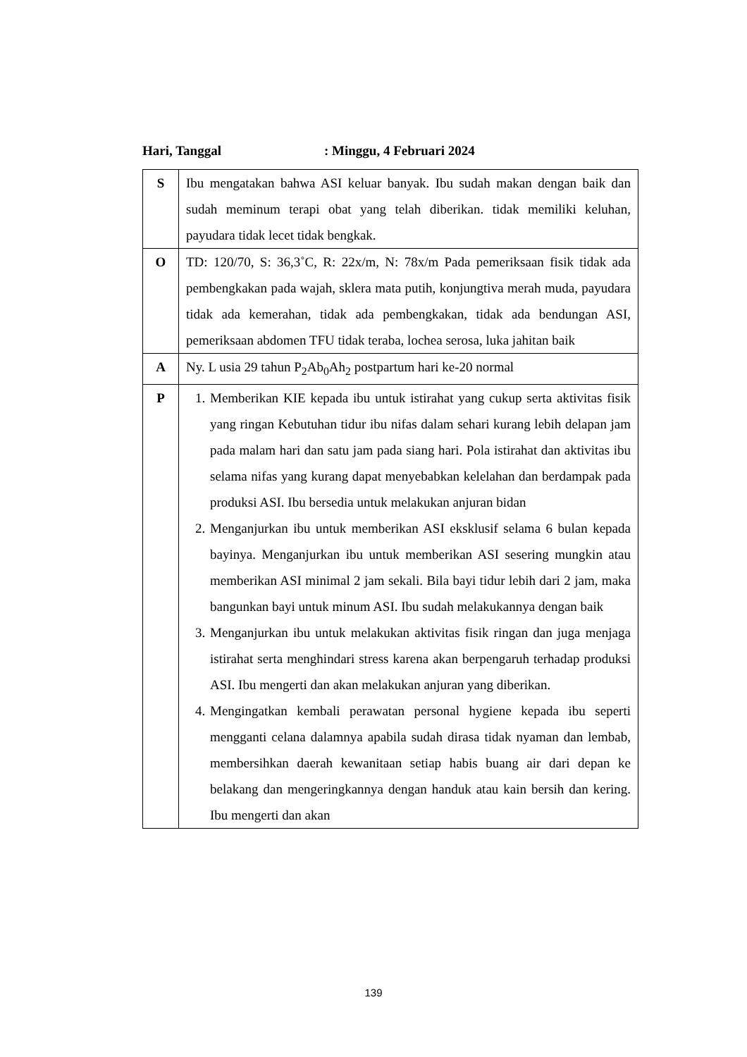Hari, Tanggal: Minggu, 4 Februari 2024
| S | Ibu mengatakan bahwa ASI keluar banyak. Ibu sudah makan dengan baik dan sudah meminum terapi obat yang telah diberikan. tidak memiliki keluhan, payudara tidak lecet tidak bengkak. |
| O | TD: 120/70, S: 36,3˚C, R: 22x/m, N: 78x/m Pada pemeriksaan fisik tidak ada pembengkakan pada wajah, sklera mata putih, konjungtiva merah muda, payudara tidak ada kemerahan, tidak ada pembengkakan, tidak ada bendungan ASI, pemeriksaan abdomen TFU tidak teraba, lochea serosa, luka jahitan baik |
| A | Ny. L usia 29 tahun P<sub>2</sub>Ab<sub>0</sub>Ah<sub>2</sub> postpartum hari ke-20 normal |
| P | 1. Memberikan KIE kepada ibu untuk istirahat yang cukup serta aktivitas fisik yang ringan Kebutuhan tidur ibu nifas dalam sehari kurang lebih delapan jam pada malam hari dan satu jam pada siang hari. Pola istirahat dan aktivitas ibu selama nifas yang kurang dapat menyebabkan kelelahan dan berdampak pada produksi ASI. Ibu bersedia untuk melakukan anjuran bidan 2. Menganjurkan ibu untuk memberikan ASI eksklusif selama 6 bulan kepada bayinya. Menganjurkan ibu untuk memberikan ASI sesering mungkin atau memberikan ASI minimal 2 jam sekali. Bila bayi tidur lebih dari 2 jam, maka bangunkan bayi untuk minum ASI. Ibu sudah melakukannya dengan baik 3. Menganjurkan ibu untuk melakukan aktivitas fisik ringan dan juga menjaga istirahat serta menghindari stress karena akan berpengaruh terhadap produksi ASI. Ibu mengerti dan akan melakukan anjuran yang diberikan. 4. Mengingatkan kembali perawatan personal hygiene kepada ibu seperti mengganti celana dalamnya apabila sudah dirasa tidak nyaman dan lembab, membersihkan daerah kewanitaan setiap habis buang air dari depan ke belakang dan mengeringkannya dengan handuk atau kain bersih dan kering. Ibu mengerti dan akan |
139